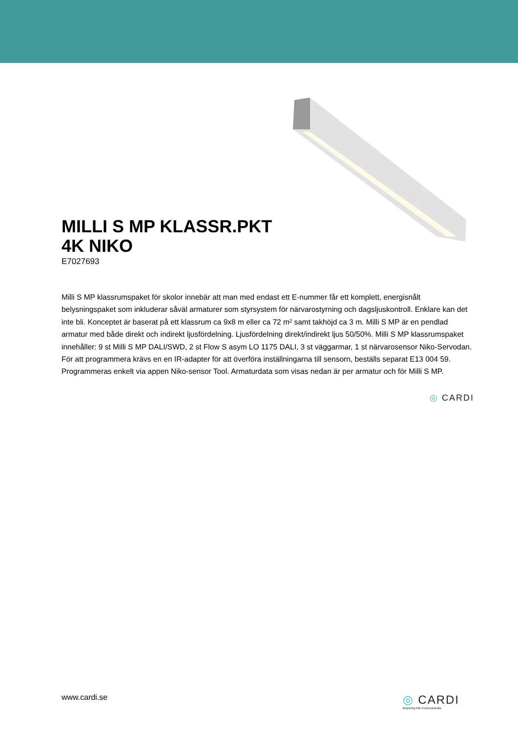MILLI S MP KLASSR.PKT 4K NIKO
E7027693
Milli S MP klassrumspaket för skolor innebär att man med endast ett E-nummer får ett komplett, energisnålt belysningspaket som inkluderar såväl armaturer som styrsystem för närvarostyrning och dagsljuskontroll. Enklare kan det inte bli. Konceptet är baserat på ett klassrum ca 9x8 m eller ca 72 m² samt takhöjd ca 3 m. Milli S MP är en pendlad armatur med både direkt och indirekt ljusfördelning. Ljusfördelning direkt/indirekt ljus 50/50%. Milli S MP klassrumspaket innehåller: 9 st Milli S MP DALI/SWD, 2 st Flow S asym LO 1175 DALI, 3 st väggarmar, 1 st närvarosensor Niko-Servodan. För att programmera krävs en en IR-adapter för att överföra inställningarna till sensorn, beställs separat E13 004 59. Programmeras enkelt via appen Niko-sensor Tool. Armaturdata som visas nedan är per armatur och för Milli S MP.
◎ CARDI
www.cardi.se
◎ CARDI
Belysning från Elektroskandia